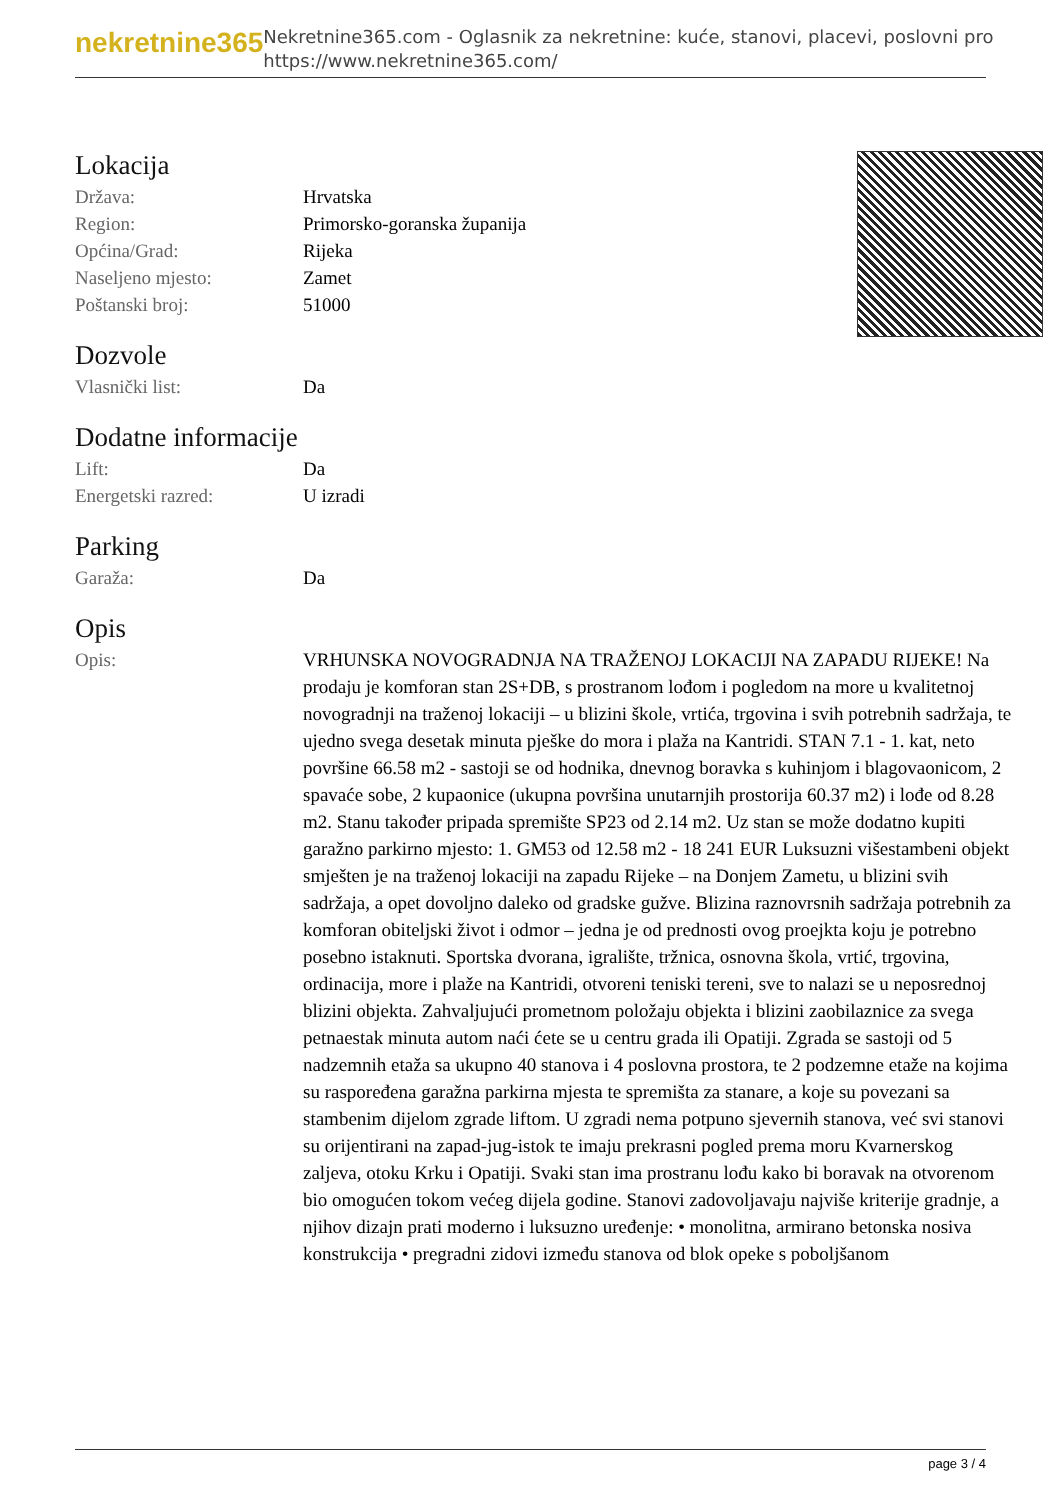nekretnine365
Nekretnine365.com - Oglasnik za nekretnine: kuće, stanovi, placevi, poslovni pro
https://www.nekretnine365.com/
Lokacija
| Država: | Hrvatska |
| Region: | Primorsko-goranska županija |
| Općina/Grad: | Rijeka |
| Naseljeno mjesto: | Zamet |
| Poštanski broj: | 51000 |
Dozvole
| Vlasnički list: | Da |
Dodatne informacije
| Lift: | Da |
| Energetski razred: | U izradi |
Parking
| Garaža: | Da |
Opis
| Opis: | VRHUNSKA NOVOGRADNJA NA TRAŽENOJ LOKACIJI NA ZAPADU RIJEKE! Na prodaju je komforan stan 2S+DB, s prostranom lođom i pogledom na more u kvalitetnoj novogradnji na traženoj lokaciji – u blizini škole, vrtića, trgovina i svih potrebnih sadržaja, te ujedno svega desetak minuta pješke do mora i plaža na Kantridi. STAN 7.1 - 1. kat, neto površine 66.58 m2 - sastoji se od hodnika, dnevnog boravka s kuhinjom i blagovaonicom, 2 spavaće sobe, 2 kupaonice (ukupna površina unutarnjih prostorija 60.37 m2) i lođe od 8.28 m2. Stanu također pripada spremište SP23 od 2.14 m2. Uz stan se može dodatno kupiti garažno parkirno mjesto: 1. GM53 od 12.58 m2 - 18 241 EUR Luksuzni višestambeni objekt smješten je na traženoj lokaciji na zapadu Rijeke – na Donjem Zametu, u blizini svih sadržaja, a opet dovoljno daleko od gradske gužve. Blizina raznovrsnih sadržaja potrebnih za komforan obiteljski život i odmor – jedna je od prednosti ovog proejkta koju je potrebno posebno istaknuti. Sportska dvorana, igralište, tržnica, osnovna škola, vrtić, trgovina, ordinacija, more i plaže na Kantridi, otvoreni teniski tereni, sve to nalazi se u neposrednoj blizini objekta. Zahvaljujući prometnom položaju objekta i blizini zaobilaznice za svega petnaestak minuta autom naći ćete se u centru grada ili Opatiji. Zgrada se sastoji od 5 nadzemnih etaža sa ukupno 40 stanova i 4 poslovna prostora, te 2 podzemne etaže na kojima su raspoređena garažna parkirna mjesta te spremišta za stanare, a koje su povezani sa stambenim dijelom zgrade liftom. U zgradi nema potpuno sjevernih stanova, već svi stanovi su orijentirani na zapad-jug-istok te imaju prekrasni pogled prema moru Kvarnerskog zaljeva, otoku Krku i Opatiji. Svaki stan ima prostranu lođu kako bi boravak na otvorenom bio omogućen tokom većeg dijela godine. Stanovi zadovoljavaju najviše kriterije gradnje, a njihov dizajn prati moderno i luksuzno uređenje: • monolitna, armirano betonska nosiva konstrukcija • pregradni zidovi između stanova od blok opeke s poboljšanom |
page 3 / 4